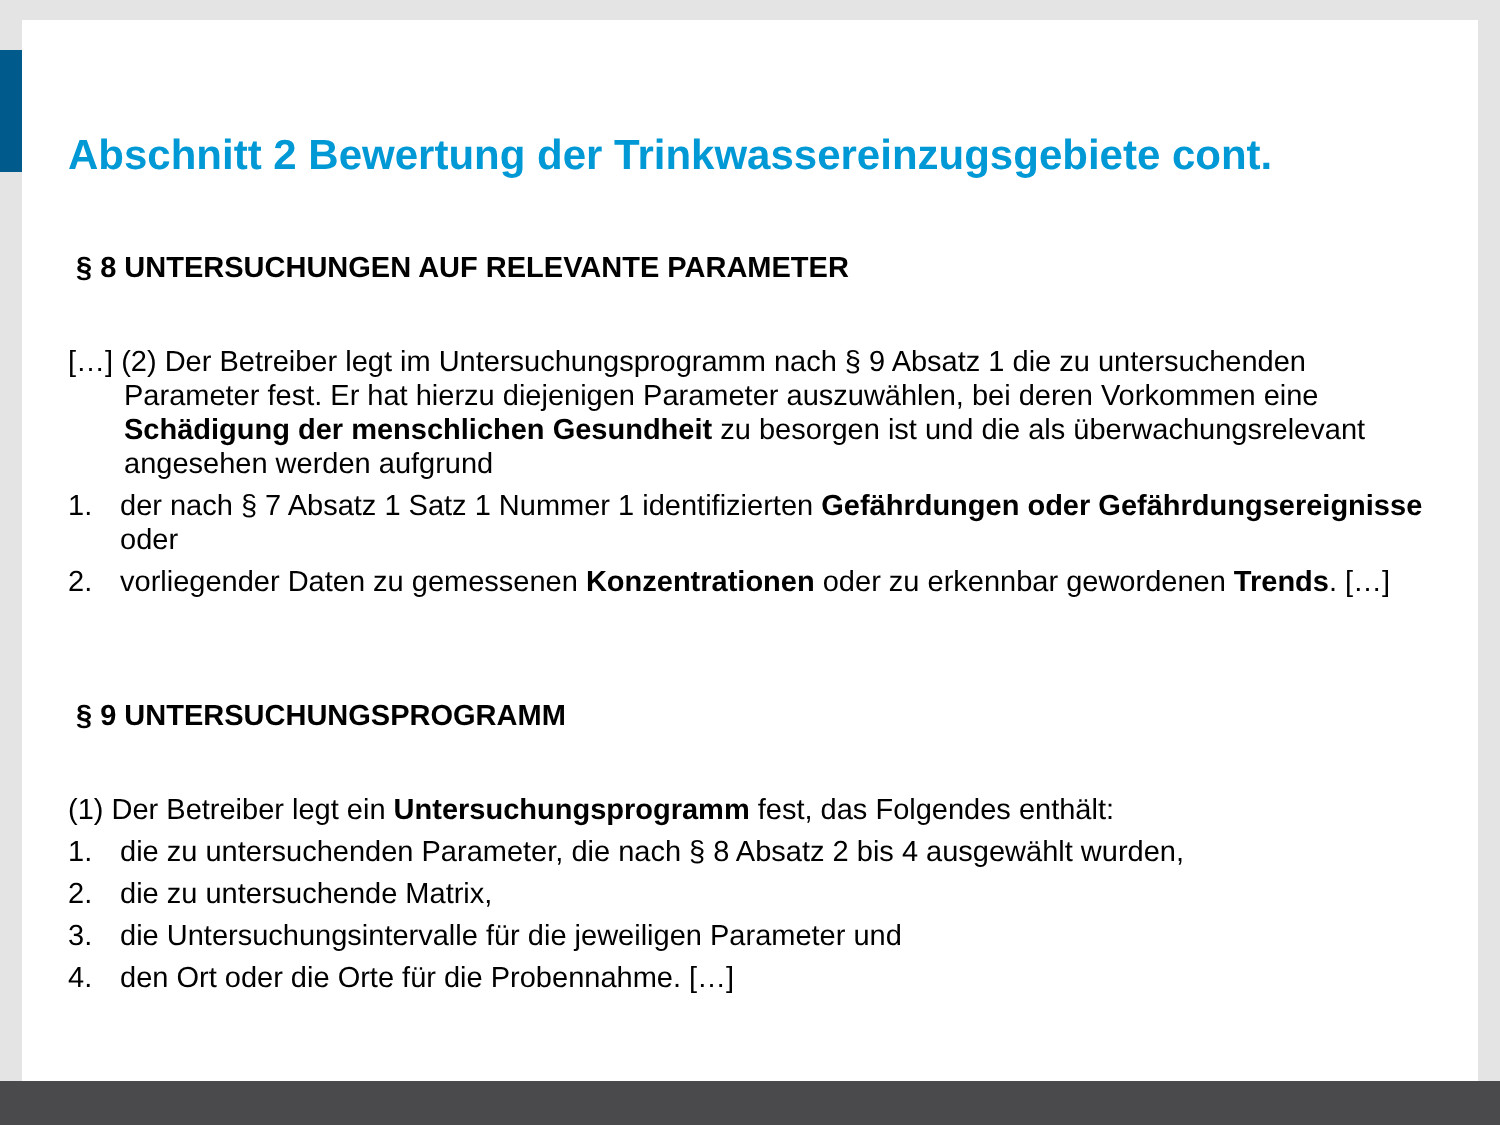Abschnitt 2 Bewertung der Trinkwassereinzugsgebiete cont.
§ 8 UNTERSUCHUNGEN AUF RELEVANTE PARAMETER
[…] (2) Der Betreiber legt im Untersuchungsprogramm nach § 9 Absatz 1 die zu untersuchenden Parameter fest. Er hat hierzu diejenigen Parameter auszuwählen, bei deren Vorkommen eine Schädigung der menschlichen Gesundheit zu besorgen ist und die als überwachungsrelevant angesehen werden aufgrund
1. der nach § 7 Absatz 1 Satz 1 Nummer 1 identifizierten Gefährdungen oder Gefährdungsereignisse oder
2. vorliegender Daten zu gemessenen Konzentrationen oder zu erkennbar gewordenen Trends. […]
§ 9 UNTERSUCHUNGSPROGRAMM
(1) Der Betreiber legt ein Untersuchungsprogramm fest, das Folgendes enthält:
1. die zu untersuchenden Parameter, die nach § 8 Absatz 2 bis 4 ausgewählt wurden,
2. die zu untersuchende Matrix,
3. die Untersuchungsintervalle für die jeweiligen Parameter und
4. den Ort oder die Orte für die Probennahme. […]